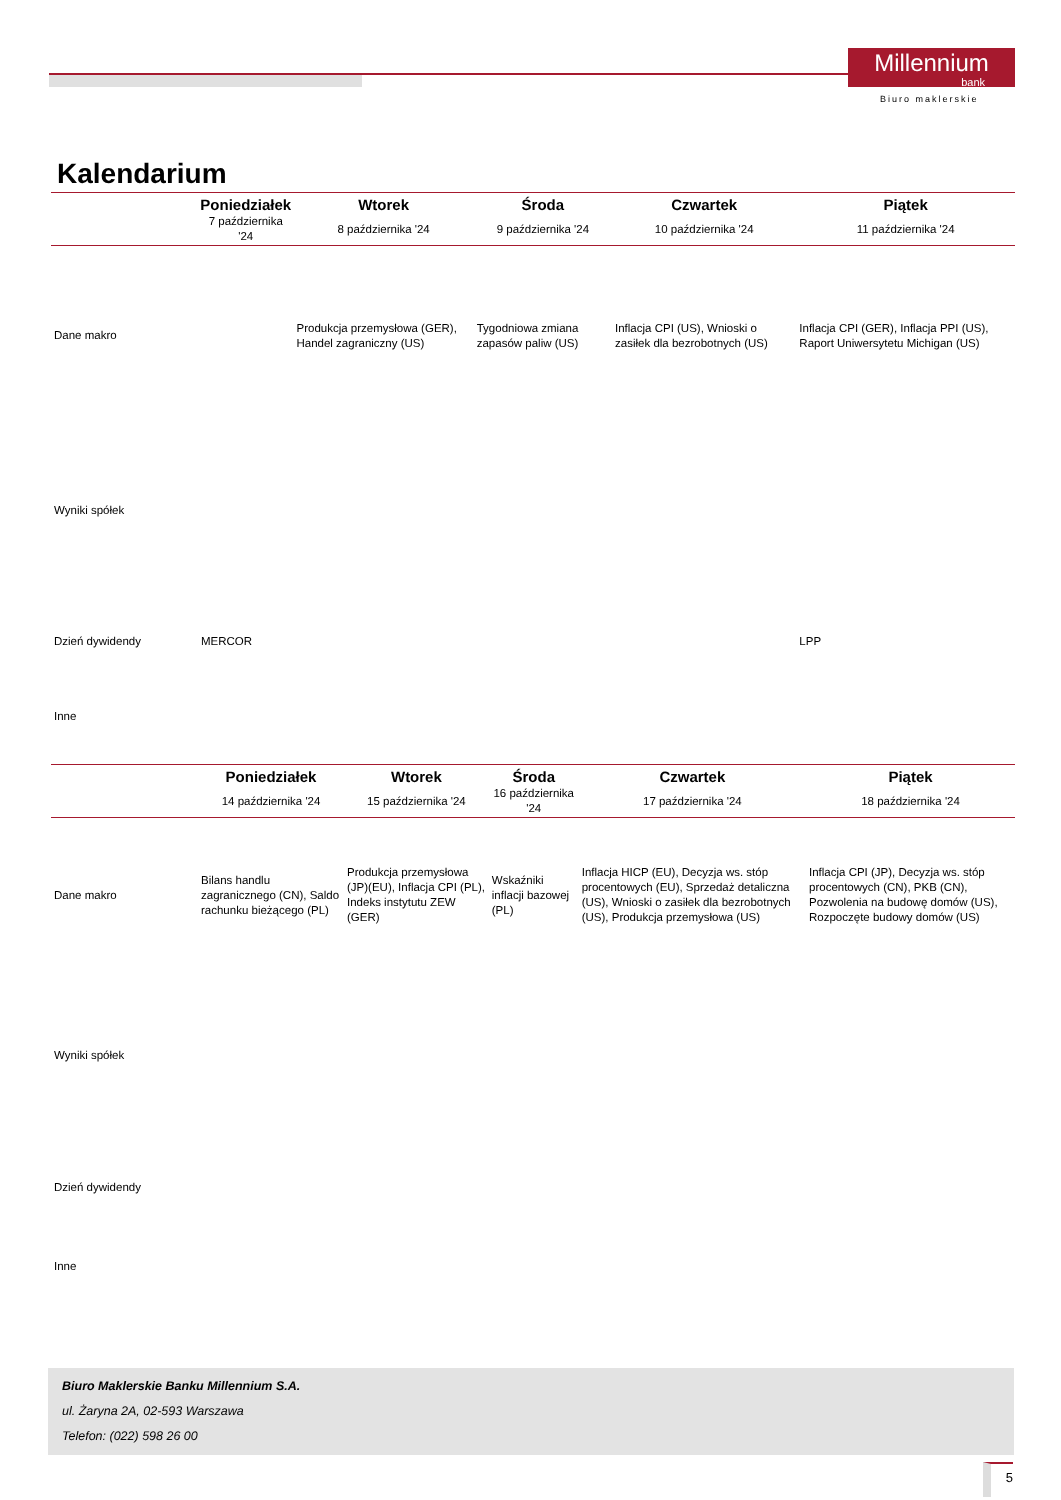Millennium
bank
Biuro maklerskie
Kalendarium
| | Poniedziałek | Wtorek | Środa | Czwartek | Piątek |
| --- | --- | --- | --- | --- | --- |
| | 7 października '24 | 8 października '24 | 9 października '24 | 10 października '24 | 11 października '24 |
| Dane makro | | Produkcja przemysłowa (GER), Handel zagraniczny (US) | Tygodniowa zmiana zapasów paliw (US) | Inflacja CPI (US), Wnioski o zasiłek dla bezrobotnych (US) | Inflacja CPI (GER), Inflacja PPI (US), Raport Uniwersytetu Michigan (US) |
| Wyniki spółek | | | | | |
| Dzień dywidendy | MERCOR | | | | LPP |
| Inne | | | | | |
| | Poniedziałek | Wtorek | Środa | Czwartek | Piątek |
| --- | --- | --- | --- | --- | --- |
| | 14 października '24 | 15 października '24 | 16 października '24 | 17 października '24 | 18 października '24 |
| Dane makro | Bilans handlu zagranicznego (CN), Saldo rachunku bieżącego (PL) | Produkcja przemysłowa (JP)(EU), Inflacja CPI (PL), Indeks instytutu ZEW (GER) | Wskaźniki inflacji bazowej (PL) | Inflacja HICP (EU), Decyzja ws. stóp procentowych (EU), Sprzedaż detaliczna (US), Wnioski o zasiłek dla bezrobotnych (US), Produkcja przemysłowa (US) | Inflacja CPI (JP), Decyzja ws. stóp procentowych (CN), PKB (CN), Pozwolenia na budowę domów (US), Rozpoczęte budowy domów (US) |
| Wyniki spółek | | | | | |
| Dzień dywidendy | | | | | |
| Inne | | | | | |
Biuro Maklerskie Banku Millennium S.A.
ul. Żaryna 2A, 02-593 Warszawa
Telefon: (022) 598 26 00
5